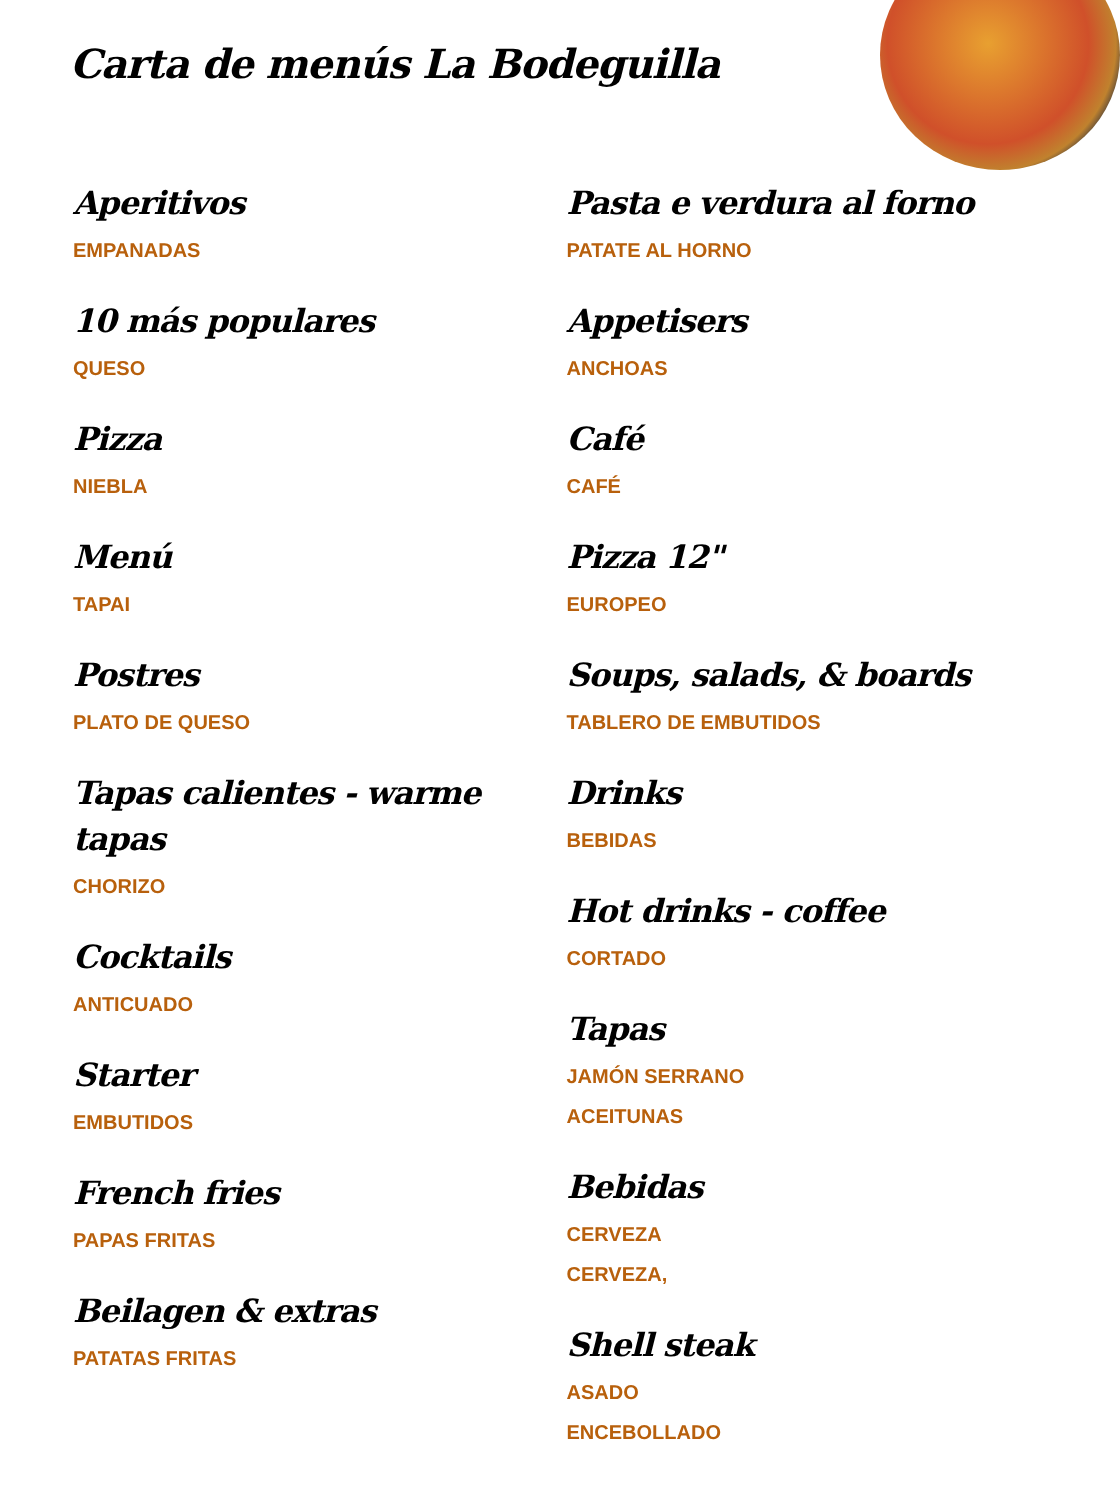Carta de menús La Bodeguilla
Aperitivos
EMPANADAS
10 más populares
QUESO
Pizza
NIEBLA
Menú
TAPAI
Postres
PLATO DE QUESO
Tapas calientes - warme tapas
CHORIZO
Cocktails
ANTICUADO
Starter
EMBUTIDOS
French fries
PAPAS FRITAS
Beilagen & extras
PATATAS FRITAS
Pasta e verdura al forno
PATATE AL HORNO
Appetisers
ANCHOAS
Café
CAFÉ
Pizza 12"
EUROPEO
Soups, salads, & boards
TABLERO DE EMBUTIDOS
Drinks
BEBIDAS
Hot drinks - coffee
CORTADO
Tapas
JAMÓN SERRANO
ACEITUNAS
Bebidas
CERVEZA
CERVEZA,
Shell steak
ASADO
ENCEBOLLADO